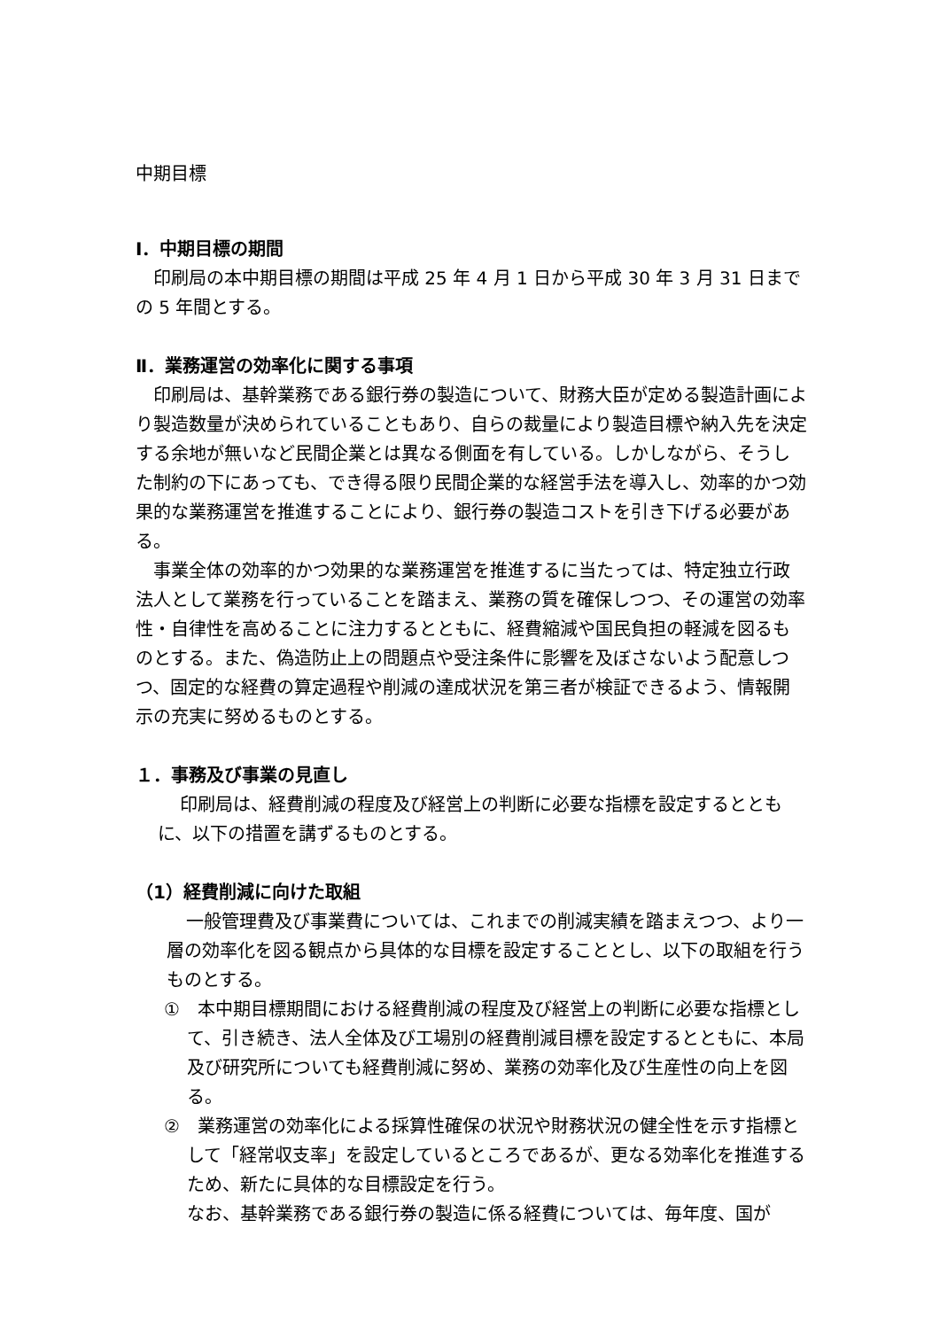中期目標
Ⅰ．中期目標の期間
印刷局の本中期目標の期間は平成 25 年 4 月 1 日から平成 30 年 3 月 31 日までの 5 年間とする。
Ⅱ．業務運営の効率化に関する事項
印刷局は、基幹業務である銀行券の製造について、財務大臣が定める製造計画により製造数量が決められていることもあり、自らの裁量により製造目標や納入先を決定する余地が無いなど民間企業とは異なる側面を有している。しかしながら、そうした制約の下にあっても、でき得る限り民間企業的な経営手法を導入し、効率的かつ効果的な業務運営を推進することにより、銀行券の製造コストを引き下げる必要がある。
事業全体の効率的かつ効果的な業務運営を推進するに当たっては、特定独立行政法人として業務を行っていることを踏まえ、業務の質を確保しつつ、その運営の効率性・自律性を高めることに注力するとともに、経費縮減や国民負担の軽減を図るものとする。また、偽造防止上の問題点や受注条件に影響を及ぼさないよう配意しつつ、固定的な経費の算定過程や削減の達成状況を第三者が検証できるよう、情報開示の充実に努めるものとする。
１．事務及び事業の見直し
印刷局は、経費削減の程度及び経営上の判断に必要な指標を設定するとともに、以下の措置を講ずるものとする。
（1）経費削減に向けた取組
一般管理費及び事業費については、これまでの削減実績を踏まえつつ、より一層の効率化を図る観点から具体的な目標を設定することとし、以下の取組を行うものとする。
①　本中期目標期間における経費削減の程度及び経営上の判断に必要な指標として、引き続き、法人全体及び工場別の経費削減目標を設定するとともに、本局及び研究所についても経費削減に努め、業務の効率化及び生産性の向上を図る。
②　業務運営の効率化による採算性確保の状況や財務状況の健全性を示す指標として「経常収支率」を設定しているところであるが、更なる効率化を推進するため、新たに具体的な目標設定を行う。
なお、基幹業務である銀行券の製造に係る経費については、毎年度、国が